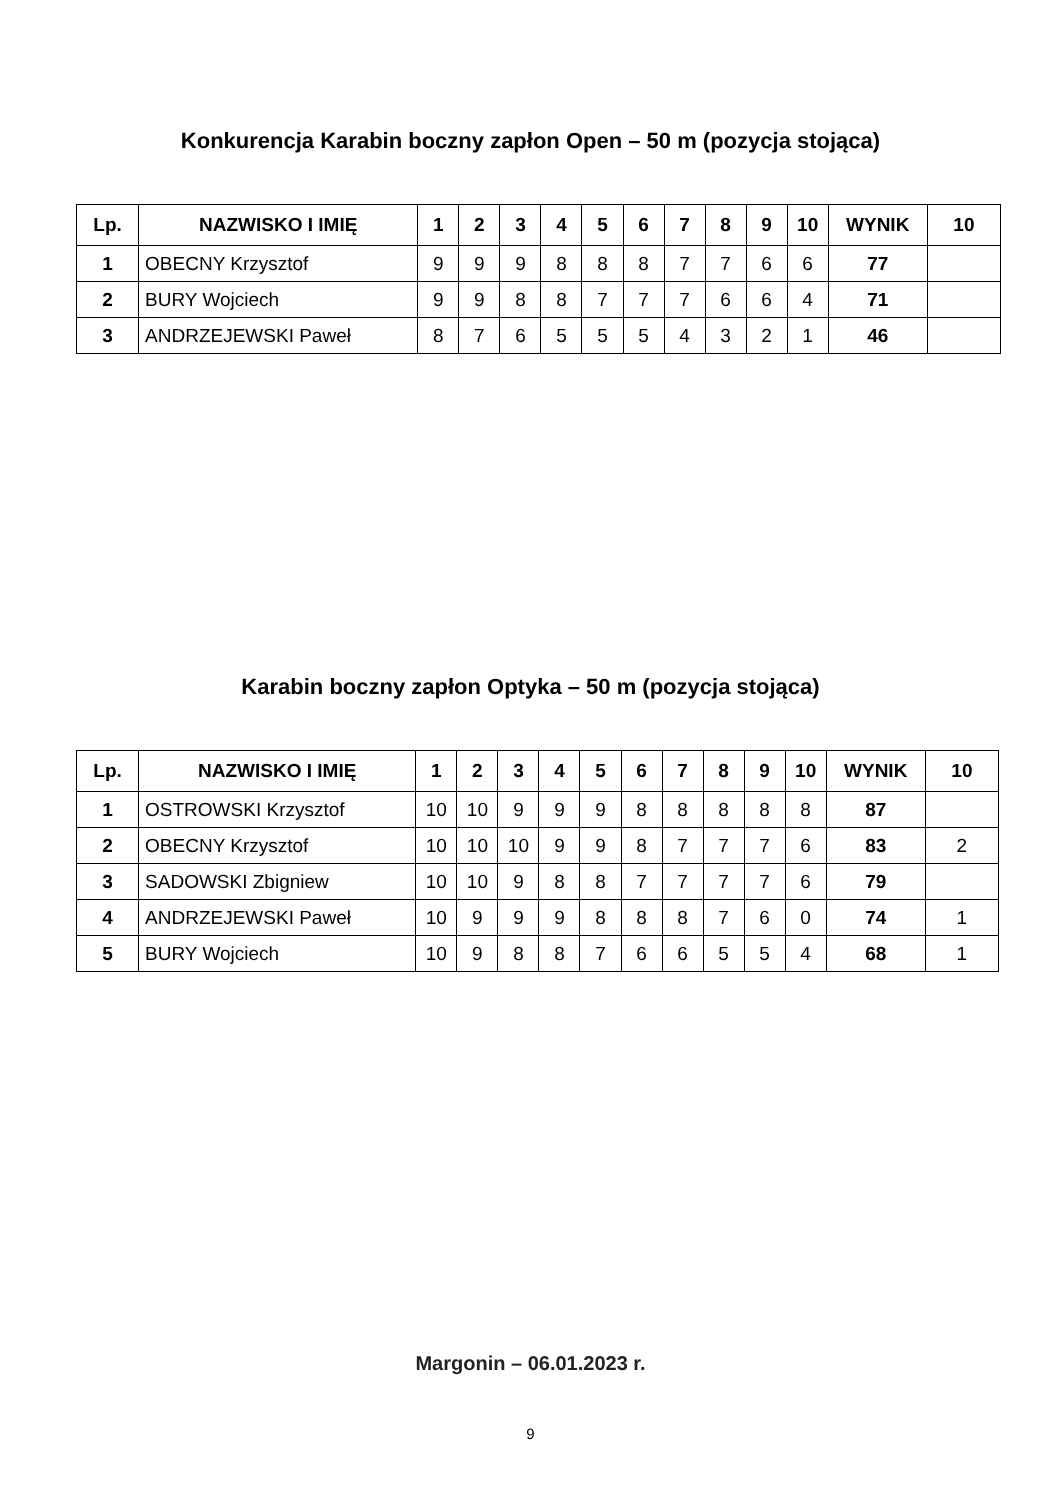Konkurencja Karabin boczny zapłon Open – 50 m (pozycja stojąca)
| Lp. | NAZWISKO I IMIĘ | 1 | 2 | 3 | 4 | 5 | 6 | 7 | 8 | 9 | 10 | WYNIK | 10 |
| --- | --- | --- | --- | --- | --- | --- | --- | --- | --- | --- | --- | --- | --- |
| 1 | OBECNY Krzysztof | 9 | 9 | 9 | 8 | 8 | 8 | 7 | 7 | 6 | 6 | 77 | |
| 2 | BURY Wojciech | 9 | 9 | 8 | 8 | 7 | 7 | 7 | 6 | 6 | 4 | 71 | |
| 3 | ANDRZEJEWSKI Paweł | 8 | 7 | 6 | 5 | 5 | 5 | 4 | 3 | 2 | 1 | 46 | |
Karabin boczny zapłon Optyka – 50 m (pozycja stojąca)
| Lp. | NAZWISKO I IMIĘ | 1 | 2 | 3 | 4 | 5 | 6 | 7 | 8 | 9 | 10 | WYNIK | 10 |
| --- | --- | --- | --- | --- | --- | --- | --- | --- | --- | --- | --- | --- | --- |
| 1 | OSTROWSKI Krzysztof | 10 | 10 | 9 | 9 | 9 | 8 | 8 | 8 | 8 | 8 | 87 | |
| 2 | OBECNY Krzysztof | 10 | 10 | 10 | 9 | 9 | 8 | 7 | 7 | 7 | 6 | 83 | 2 |
| 3 | SADOWSKI Zbigniew | 10 | 10 | 9 | 8 | 8 | 7 | 7 | 7 | 7 | 6 | 79 | |
| 4 | ANDRZEJEWSKI Paweł | 10 | 9 | 9 | 9 | 8 | 8 | 8 | 7 | 6 | 0 | 74 | 1 |
| 5 | BURY Wojciech | 10 | 9 | 8 | 8 | 7 | 6 | 6 | 5 | 5 | 4 | 68 | 1 |
Margonin – 06.01.2023 r.
9